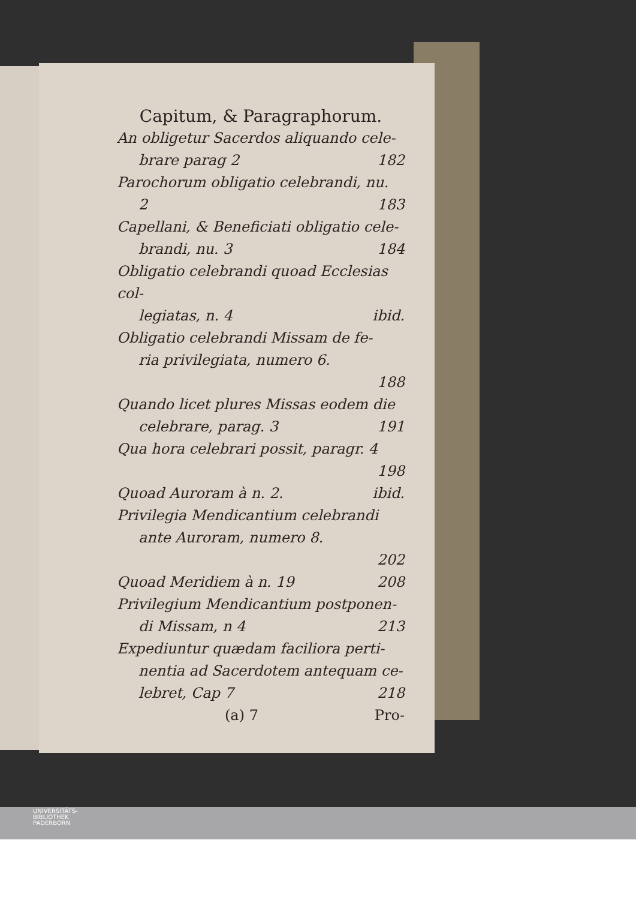Capitum, & Paragraphorum.
An obligetur Sacerdos aliquando cele-
brare parag 2 182
Parochorum obligatio celebrandi, nu.
2 183
Capellani, & Beneficiati obligatio cele-
brandi, nu. 3 184
Obligatio celebrandi quoad Ecclesias col-
legiatas, n. 4 ibid.
Obligatio celebrandi Missam de fe-
ria privilegiata, numero 6.
188
Quando licet plures Missas eodem die
celebrare, parag. 3 191
Qua hora celebrari possit, paragr. 4
198
Quoad Auroram à n. 2. ibid.
Privilegia Mendicantium celebrandi
ante Auroram, numero 8.
202
Quoad Meridiem à n. 19 208
Privilegium Mendicantium postponen-
di Missam, n 4 213
Expediuntur quædam faciliora perti-
nentia ad Sacerdotem antequam ce-
lebret, Cap 7 218
(a) 7 Pro-
UNIVERSITÄTS-
BIBLIOTHEK
PADERBORN